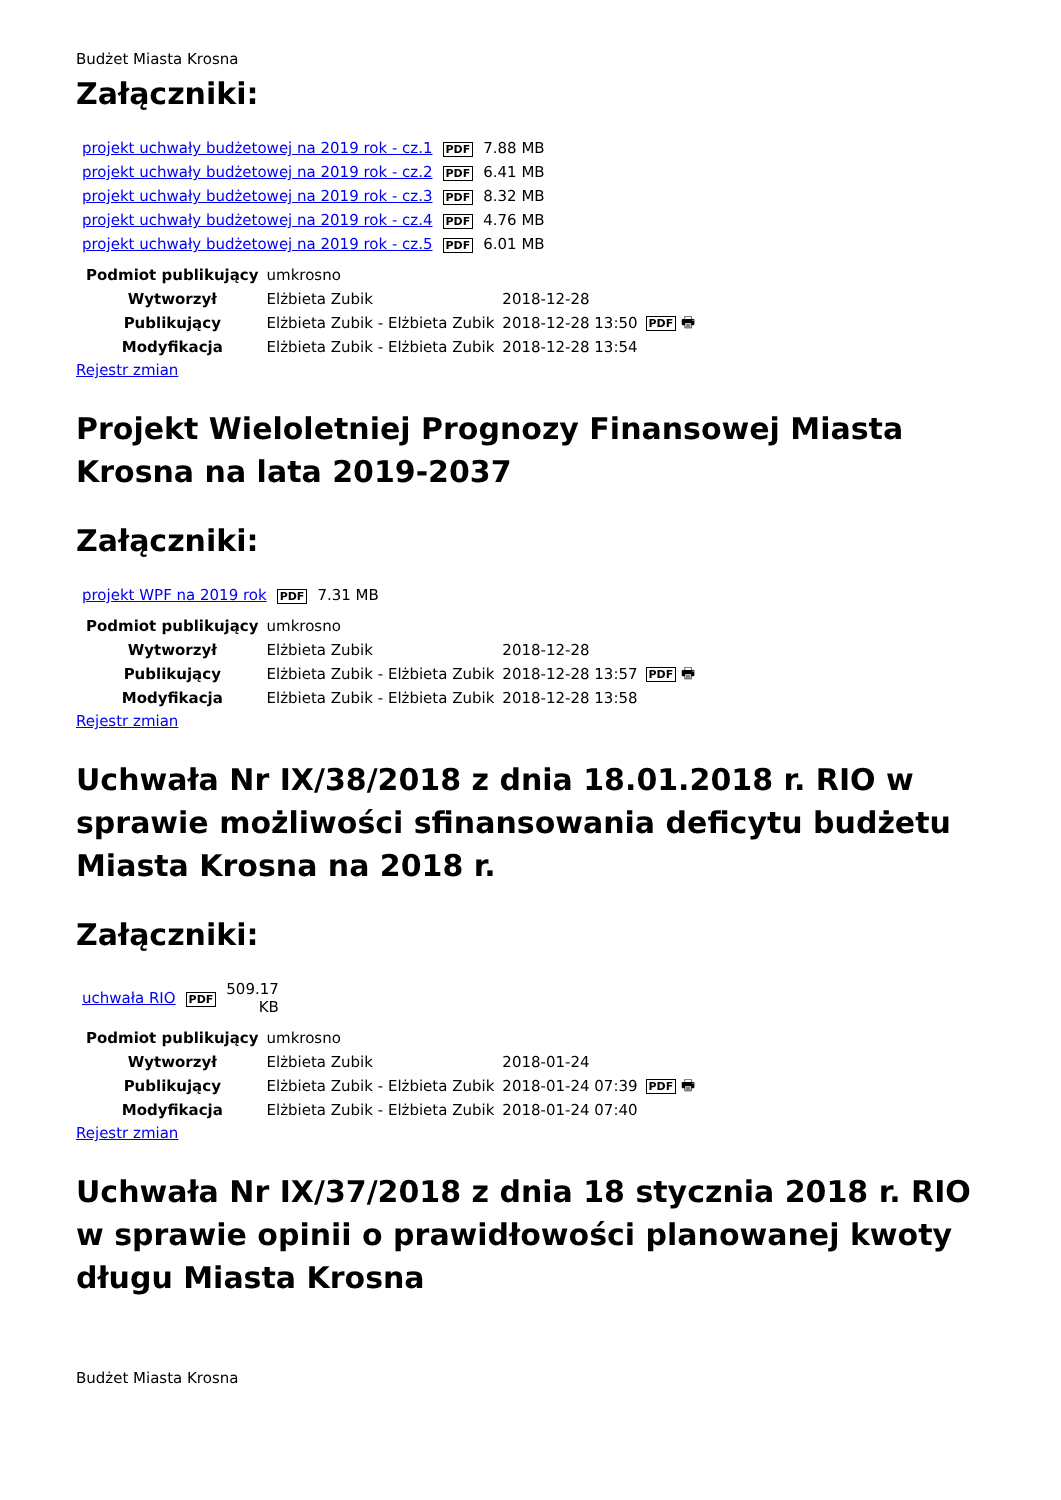Budżet Miasta Krosna
Załączniki:
| projekt uchwały budżetowej na 2019 rok - cz.1 | PDF | 7.88 MB |
| projekt uchwały budżetowej na 2019 rok - cz.2 | PDF | 6.41 MB |
| projekt uchwały budżetowej na 2019 rok - cz.3 | PDF | 8.32 MB |
| projekt uchwały budżetowej na 2019 rok - cz.4 | PDF | 4.76 MB |
| projekt uchwały budżetowej na 2019 rok - cz.5 | PDF | 6.01 MB |
| Podmiot publikujący | umkrosno | | |
| Wytworzył | Elżbieta Zubik | 2018-12-28 | PDF 🖶 |
| Publikujący | Elżbieta Zubik - Elżbieta Zubik | 2018-12-28 13:50 | |
| Modyfikacja | Elżbieta Zubik - Elżbieta Zubik | 2018-12-28 13:54 | |
Rejestr zmian
Projekt Wieloletniej Prognozy Finansowej Miasta Krosna na lata 2019-2037
Załączniki:
| projekt WPF na 2019 rok | PDF | 7.31 MB |
| Podmiot publikujący | umkrosno | | |
| Wytworzył | Elżbieta Zubik | 2018-12-28 | PDF 🖶 |
| Publikujący | Elżbieta Zubik - Elżbieta Zubik | 2018-12-28 13:57 | |
| Modyfikacja | Elżbieta Zubik - Elżbieta Zubik | 2018-12-28 13:58 | |
Rejestr zmian
Uchwała Nr IX/38/2018 z dnia 18.01.2018 r. RIO w sprawie możliwości sfinansowania deficytu budżetu Miasta Krosna na 2018 r.
Załączniki:
| uchwała RIO | PDF | 509.17 KB |
| Podmiot publikujący | umkrosno | | |
| Wytworzył | Elżbieta Zubik | 2018-01-24 | PDF 🖶 |
| Publikujący | Elżbieta Zubik - Elżbieta Zubik | 2018-01-24 07:39 | |
| Modyfikacja | Elżbieta Zubik - Elżbieta Zubik | 2018-01-24 07:40 | |
Rejestr zmian
Uchwała Nr IX/37/2018 z dnia 18 stycznia 2018 r. RIO w sprawie opinii o prawidłowości planowanej kwoty długu Miasta Krosna
Budżet Miasta Krosna